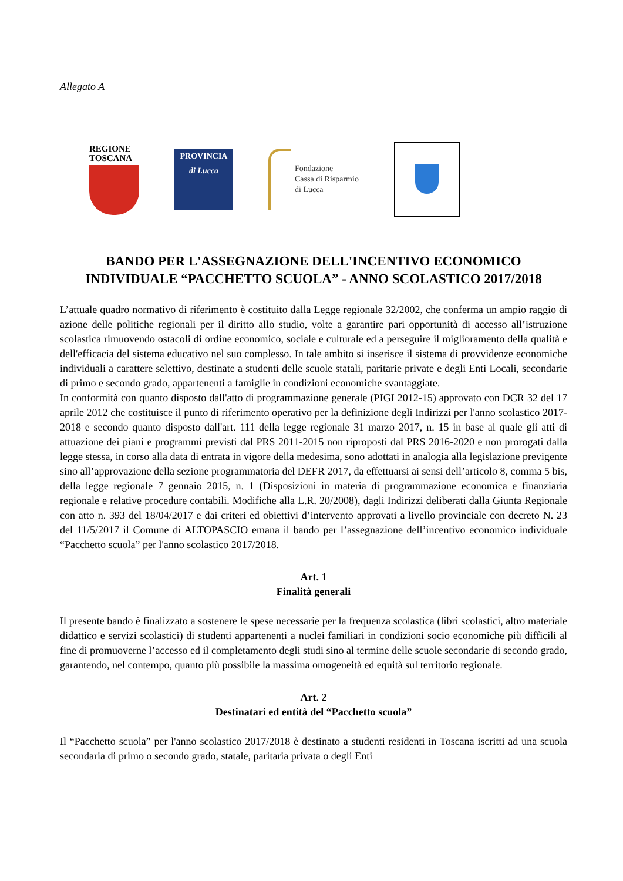Allegato A
REGIONE
TOSCANA
PROVINCIA
di Lucca
Fondazione
Cassa di Risparmio
di Lucca
BANDO PER L'ASSEGNAZIONE DELL'INCENTIVO ECONOMICO INDIVIDUALE “PACCHETTO SCUOLA” - ANNO SCOLASTICO 2017/2018
L’attuale quadro normativo di riferimento è costituito dalla Legge regionale 32/2002, che conferma un ampio raggio di azione delle politiche regionali per il diritto allo studio, volte a garantire pari opportunità di accesso all’istruzione scolastica rimuovendo ostacoli di ordine economico, sociale e culturale ed a perseguire il miglioramento della qualità e dell'efficacia del sistema educativo nel suo complesso. In tale ambito si inserisce il sistema di provvidenze economiche individuali a carattere selettivo, destinate a studenti delle scuole statali, paritarie private e degli Enti Locali, secondarie di primo e secondo grado, appartenenti a famiglie in condizioni economiche svantaggiate.
In conformità con quanto disposto dall'atto di programmazione generale (PIGI 2012-15) approvato con DCR 32 del 17 aprile 2012 che costituisce il punto di riferimento operativo per la definizione degli Indirizzi per l'anno scolastico 2017-2018 e secondo quanto disposto dall'art. 111 della legge regionale 31 marzo 2017, n. 15 in base al quale gli atti di attuazione dei piani e programmi previsti dal PRS 2011-2015 non riproposti dal PRS 2016-2020 e non prorogati dalla legge stessa, in corso alla data di entrata in vigore della medesima, sono adottati in analogia alla legislazione previgente sino all’approvazione della sezione programmatoria del DEFR 2017, da effettuarsi ai sensi dell’articolo 8, comma 5 bis, della legge regionale 7 gennaio 2015, n. 1 (Disposizioni in materia di programmazione economica e finanziaria regionale e relative procedure contabili. Modifiche alla L.R. 20/2008), dagli Indirizzi deliberati dalla Giunta Regionale con atto n. 393 del 18/04/2017 e dai criteri ed obiettivi d’intervento approvati a livello provinciale con decreto N. 23 del 11/5/2017 il Comune di ALTOPASCIO emana il bando per l’assegnazione dell’incentivo economico individuale “Pacchetto scuola” per l'anno scolastico 2017/2018.
Art. 1
Finalità generali
Il presente bando è finalizzato a sostenere le spese necessarie per la frequenza scolastica (libri scolastici, altro materiale didattico e servizi scolastici) di studenti appartenenti a nuclei familiari in condizioni socio economiche più difficili al fine di promuoverne l’accesso ed il completamento degli studi sino al termine delle scuole secondarie di secondo grado, garantendo, nel contempo, quanto più possibile la massima omogeneità ed equità sul territorio regionale.
Art. 2
Destinatari ed entità del “Pacchetto scuola”
Il “Pacchetto scuola” per l'anno scolastico 2017/2018 è destinato a studenti residenti in Toscana iscritti ad una scuola secondaria di primo o secondo grado, statale, paritaria privata o degli Enti